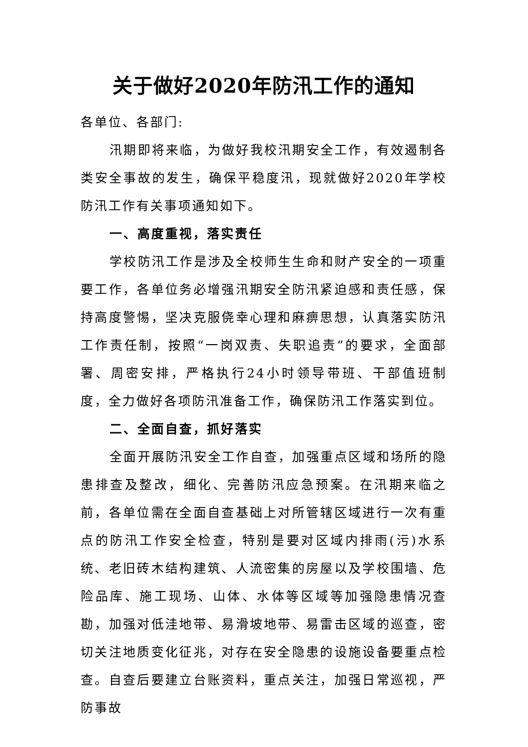关于做好2020年防汛工作的通知
各单位、各部门:
汛期即将来临，为做好我校汛期安全工作，有效遏制各类安全事故的发生，确保平稳度汛，现就做好2020年学校防汛工作有关事项通知如下。
一、高度重视，落实责任
学校防汛工作是涉及全校师生生命和财产安全的一项重要工作，各单位务必增强汛期安全防汛紧迫感和责任感，保持高度警惕，坚决克服侥幸心理和麻痹思想，认真落实防汛工作责任制，按照“一岗双责、失职追责”的要求，全面部署、周密安排，严格执行24小时领导带班、干部值班制度，全力做好各项防汛准备工作，确保防汛工作落实到位。
二、全面自查，抓好落实
全面开展防汛安全工作自查，加强重点区域和场所的隐患排查及整改，细化、完善防汛应急预案。在汛期来临之前，各单位需在全面自查基础上对所管辖区域进行一次有重点的防汛工作安全检查，特别是要对区域内排雨(污)水系统、老旧砖木结构建筑、人流密集的房屋以及学校围墙、危险品库、施工现场、山体、水体等区域等加强隐患情况查勘，加强对低洼地带、易滑坡地带、易雷击区域的巡查，密切关注地质变化征兆，对存在安全隐患的设施设备要重点检查。自查后要建立台账资料，重点关注，加强日常巡视，严防事故